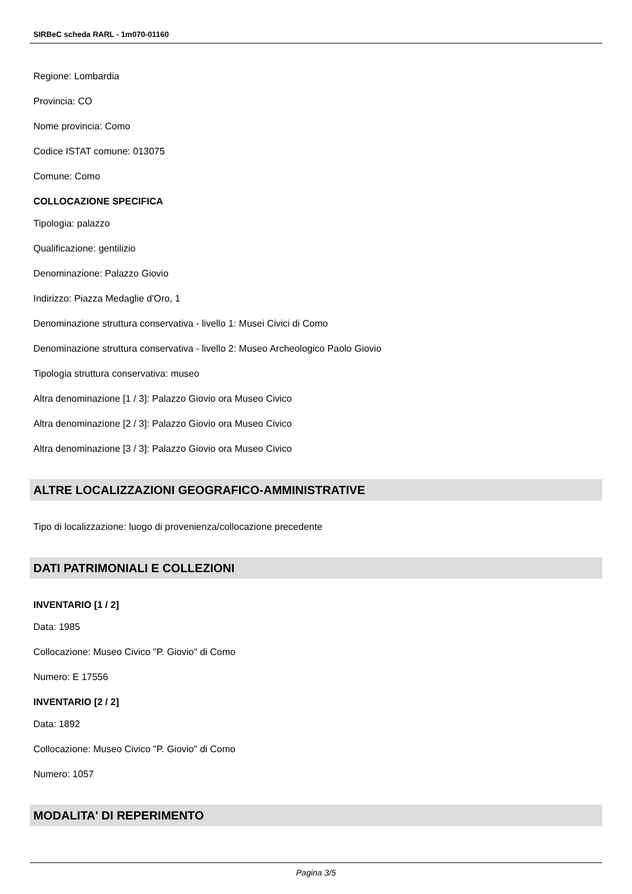SIRBeC scheda RARL - 1m070-01160
Regione: Lombardia
Provincia: CO
Nome provincia: Como
Codice ISTAT comune: 013075
Comune: Como
COLLOCAZIONE SPECIFICA
Tipologia: palazzo
Qualificazione: gentilizio
Denominazione: Palazzo Giovio
Indirizzo: Piazza Medaglie d'Oro, 1
Denominazione struttura conservativa - livello 1: Musei Civici di Como
Denominazione struttura conservativa - livello 2: Museo Archeologico Paolo Giovio
Tipologia struttura conservativa: museo
Altra denominazione [1 / 3]: Palazzo Giovio ora Museo Civico
Altra denominazione [2 / 3]: Palazzo Giovio ora Museo Civico
Altra denominazione [3 / 3]: Palazzo Giovio ora Museo Civico
ALTRE LOCALIZZAZIONI GEOGRAFICO-AMMINISTRATIVE
Tipo di localizzazione: luogo di provenienza/collocazione precedente
DATI PATRIMONIALI E COLLEZIONI
INVENTARIO [1 / 2]
Data: 1985
Collocazione: Museo Civico "P. Giovio" di Como
Numero: E 17556
INVENTARIO [2 / 2]
Data: 1892
Collocazione: Museo Civico "P. Giovio" di Como
Numero: 1057
MODALITA' DI REPERIMENTO
Pagina 3/5